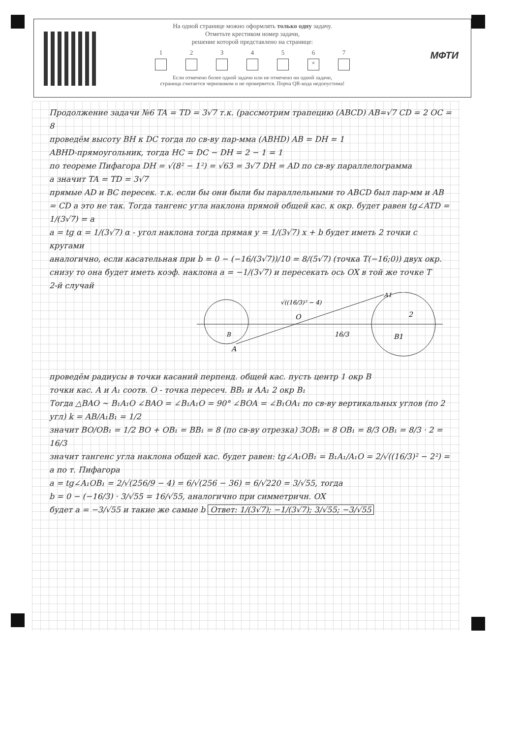На одной странице можно оформлять только одну задачу.
Отметьте крестиком номер задачи,
решение которой представлено на странице:
1 2 3 4 5 6
×
7
Если отмечено более одной задачи или не отмечено ни одной задачи,
страница считается черновиком и не проверяется. Порча QR-кода недопустима!
МФТИ
Продолжение задачи №6 TA = TD = 3√7 т.к. (рассмотрим трапецию (ABCD) AB=√7 CD = 2 OC = 8
проведём высоту BH к DC тогда по св-ву пар-мма (ABHD) AB = DH = 1
ABHD-прямоугольник, тогда HC = DC − DH = 2 − 1 = 1
по теореме Пифагора DH = √(8² − 1²) = √63 = 3√7 DH = AD по св-ву параллелограмма
а значит TA = TD = 3√7
прямые AD и BC пересек. т.к. если бы они были бы параллельными то ABCD был пар-мм и AB = CD а это не так. Тогда тангенс угла наклона прямой общей кас. к окр. будет равен tg∠ATD = 1/(3√7) = a
a = tg α = 1/(3√7) α - угол наклона тогда прямая y = 1/(3√7) x + b будет иметь 2 точки с кругами
аналогично, если касательная при b = 0 − (−16/(3√7))/10 = 8/(5√7) (точка T(−16;0)) двух окр. снизу то она будет иметь коэф. наклона a = −1/(3√7) и пересекать ось OX в той же точке T
2-й случай
A
O
B1
A1
2
16/3
√((16/3)² − 4)
B
проведём радиусы в точки касаний перпенд. общей кас. пусть центр 1 окр B
точки кас. A и A₁ соотв. O - точка пересеч. BB₁ и AA₁ 2 окр B₁
Тогда △BAO ∼ B₁A₁O ∠BAO = ∠B₁A₁O = 90° ∠BOA = ∠B₁OA₁ по св-ву вертикальных углов (по 2 угл) k = AB/A₁B₁ = 1/2
значит BO/OB₁ = 1/2 BO + OB₁ = BB₁ = 8 (по св-ву отрезка) 3OB₁ = 8 OB₁ = 8/3 OB₁ = 8/3 · 2 = 16/3
значит тангенс угла наклона общей кас. будет равен: tg∠A₁OB₁ = B₁A₁/A₁O = 2/√((16/3)² − 2²) = a по т. Пифагора
a = tg∠A₁OB₁ = 2/√(256/9 − 4) = 6/√(256 − 36) = 6/√220 = 3/√55, тогда
b = 0 − (−16/3) · 3/√55 = 16/√55, аналогично при симметричн. OX
будет a = −3/√55 и такие же самые b Ответ: 1/(3√7); −1/(3√7); 3/√55; −3/√55